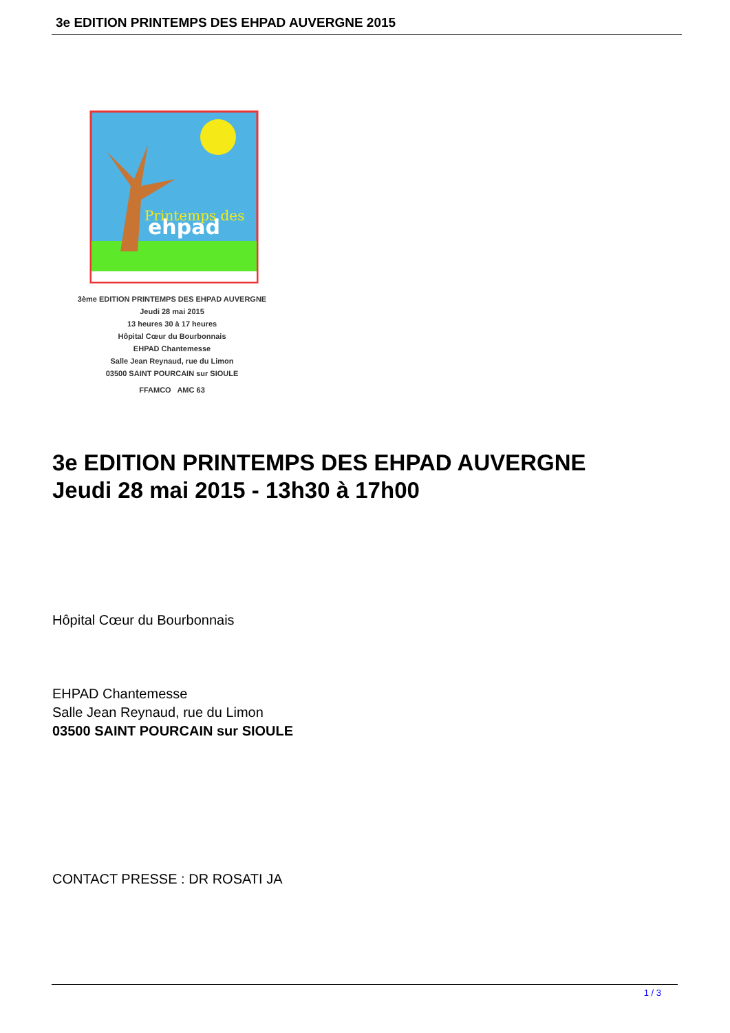3e EDITION PRINTEMPS DES EHPAD AUVERGNE 2015
ehpad
Printemps des
3ème EDITION PRINTEMPS DES EHPAD AUVERGNE
Jeudi 28 mai 2015
13 heures 30 à 17 heures
Hôpital Cœur du Bourbonnais
EHPAD Chantemesse
Salle Jean Reynaud, rue du Limon
03500 SAINT POURCAIN sur SIOULE
FFAMCO AMC 63
3e EDITION PRINTEMPS DES EHPAD AUVERGNE
Jeudi 28 mai 2015 - 13h30 à 17h00
Hôpital Cœur du Bourbonnais
EHPAD Chantemesse
Salle Jean Reynaud, rue du Limon
03500 SAINT POURCAIN sur SIOULE
CONTACT PRESSE : DR ROSATI JA
1 / 3